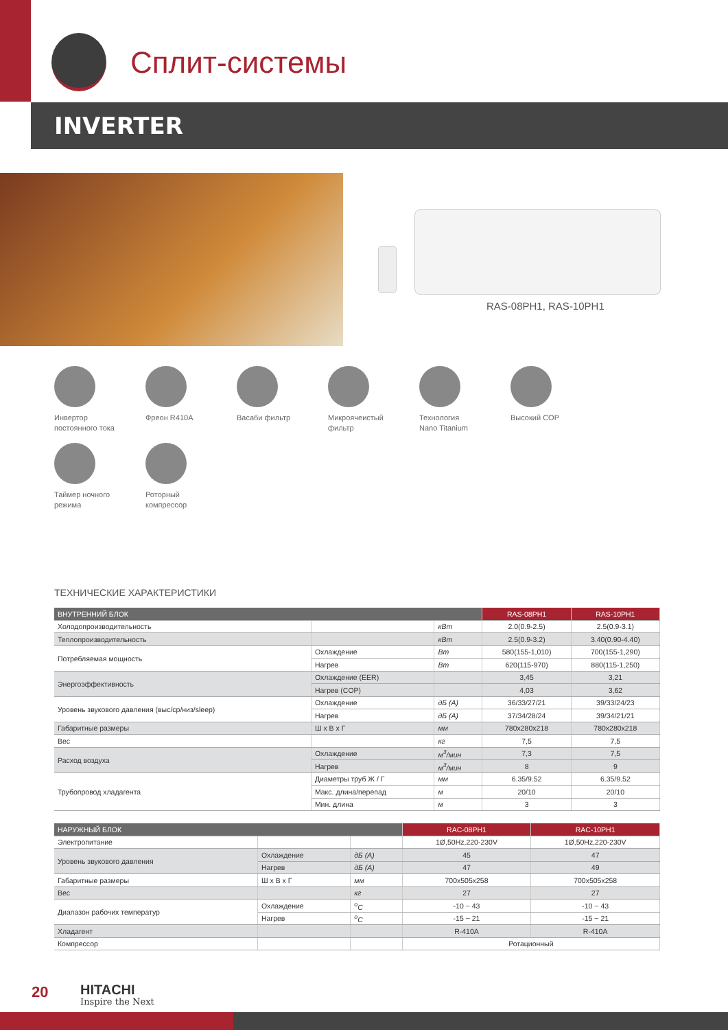Сплит-системы
INVERTER
RAS-08PH1, RAS-10PH1
Инвертор
постоянного тока
Фреон R410A
Васаби фильтр
Микроячеистый
фильтр
Технология
Nano Titanium
Высокий COP
Таймер ночного
режима
Роторный
компрессор
ТЕХНИЧЕСКИЕ ХАРАКТЕРИСТИКИ
| ВНУТРЕННИЙ БЛОК | | | RAS-08PH1 | RAS-10PH1 |
| --- | --- | --- | --- | --- |
| Холодопроизводительность | | кВт | 2.0(0.9-2.5) | 2.5(0.9-3.1) |
| Теплопроизводительность | | кВт | 2.5(0.9-3.2) | 3.40(0.90-4.40) |
| Потребляемая мощность | Охлаждение | Вт | 580(155-1,010) | 700(155-1,290) |
| | Нагрев | Вт | 620(115-970) | 880(115-1,250) |
| Энергоэффективность | Охлаждение (EER) | | 3,45 | 3,21 |
| | Нагрев (COP) | | 4,03 | 3,62 |
| Уровень звукового давления (выс/ср/низ/sleep) | Охлаждение | дБ (А) | 36/33/27/21 | 39/33/24/23 |
| | Нагрев | дБ (А) | 37/34/28/24 | 39/34/21/21 |
| Габаритные размеры | Ш х В х Г | мм | 780x280x218 | 780x280x218 |
| Вес | | кг | 7,5 | 7,5 |
| Расход воздуха | Охлаждение | м<sup>3</sup>/мин | 7,3 | 7,5 |
| | Нагрев | м<sup>3</sup>/мин | 8 | 9 |
| Трубопровод хладагента | Диаметры труб Ж / Г | мм | 6.35/9.52 | 6.35/9.52 |
| | Макс. длина/перепад | м | 20/10 | 20/10 |
| | Мин. длина | м | 3 | 3 |
| НАРУЖНЫЙ БЛОК | | | RAC-08PH1 | RAC-10PH1 |
| --- | --- | --- | --- | --- |
| Электропитание | | | 1Ø,50Hz,220-230V | 1Ø,50Hz,220-230V |
| Уровень звукового давления | Охлаждение | дБ (А) | 45 | 47 |
| | Нагрев | дБ (А) | 47 | 49 |
| Габаритные размеры | Ш х В х Г | мм | 700x505x258 | 700x505x258 |
| Вес | | кг | 27 | 27 |
| Диапазон рабочих температур | Охлаждение | <sup>о</sup>С | -10 ~ 43 | -10 ~ 43 |
| | Нагрев | <sup>о</sup>С | -15 ~ 21 | -15 ~ 21 |
| Хладагент | | | R-410A | R-410A |
| Компрессор | | | Ротационный | |
20 HITACHI
Inspire the Next